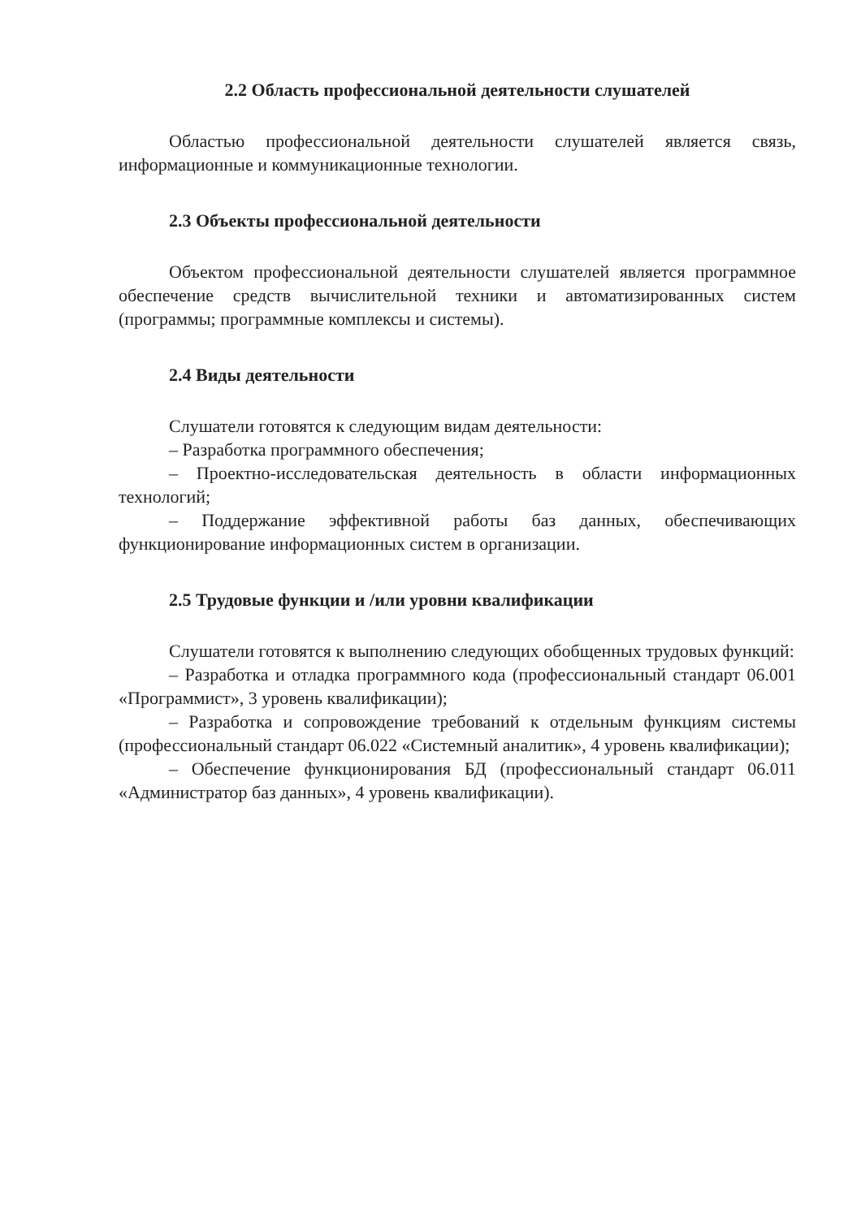2.2 Область профессиональной деятельности слушателей
Областью профессиональной деятельности слушателей является связь, информационные и коммуникационные технологии.
2.3 Объекты профессиональной деятельности
Объектом профессиональной деятельности слушателей является программное обеспечение средств вычислительной техники и автоматизированных систем (программы; программные комплексы и системы).
2.4 Виды деятельности
Слушатели готовятся к следующим видам деятельности:
– Разработка программного обеспечения;
– Проектно-исследовательская деятельность в области информационных технологий;
– Поддержание эффективной работы баз данных, обеспечивающих функционирование информационных систем в организации.
2.5 Трудовые функции и /или уровни квалификации
Слушатели готовятся к выполнению следующих обобщенных трудовых функций:
– Разработка и отладка программного кода (профессиональный стандарт 06.001 «Программист», 3 уровень квалификации);
– Разработка и сопровождение требований к отдельным функциям системы (профессиональный стандарт 06.022 «Системный аналитик», 4 уровень квалификации);
– Обеспечение функционирования БД (профессиональный стандарт 06.011 «Администратор баз данных», 4 уровень квалификации).